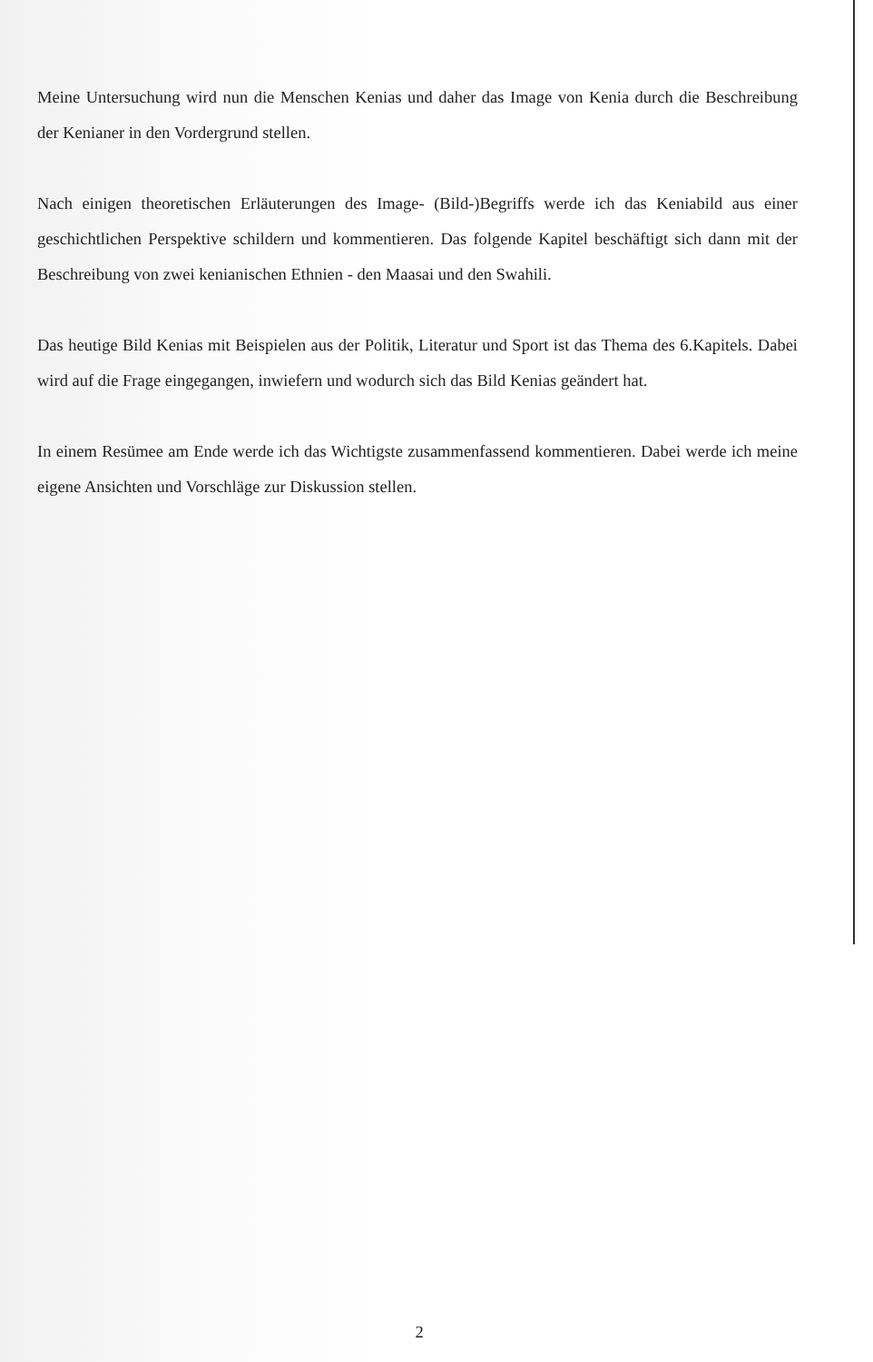Meine Untersuchung wird nun die Menschen Kenias und daher das Image von Kenia durch die Beschreibung der Kenianer in den Vordergrund stellen.
Nach einigen theoretischen Erläuterungen des Image- (Bild-)Begriffs werde ich das Keniabild aus einer geschichtlichen Perspektive schildern und kommentieren. Das folgende Kapitel beschäftigt sich dann mit der Beschreibung von zwei kenianischen Ethnien - den Maasai und den Swahili.
Das heutige Bild Kenias mit Beispielen aus der Politik, Literatur und Sport ist das Thema des 6.Kapitels. Dabei wird auf die Frage eingegangen, inwiefern und wodurch sich das Bild Kenias geändert hat.
In einem Resümee am Ende werde ich das Wichtigste zusammenfassend kommentieren. Dabei werde ich meine eigene Ansichten und Vorschläge zur Diskussion stellen.
2